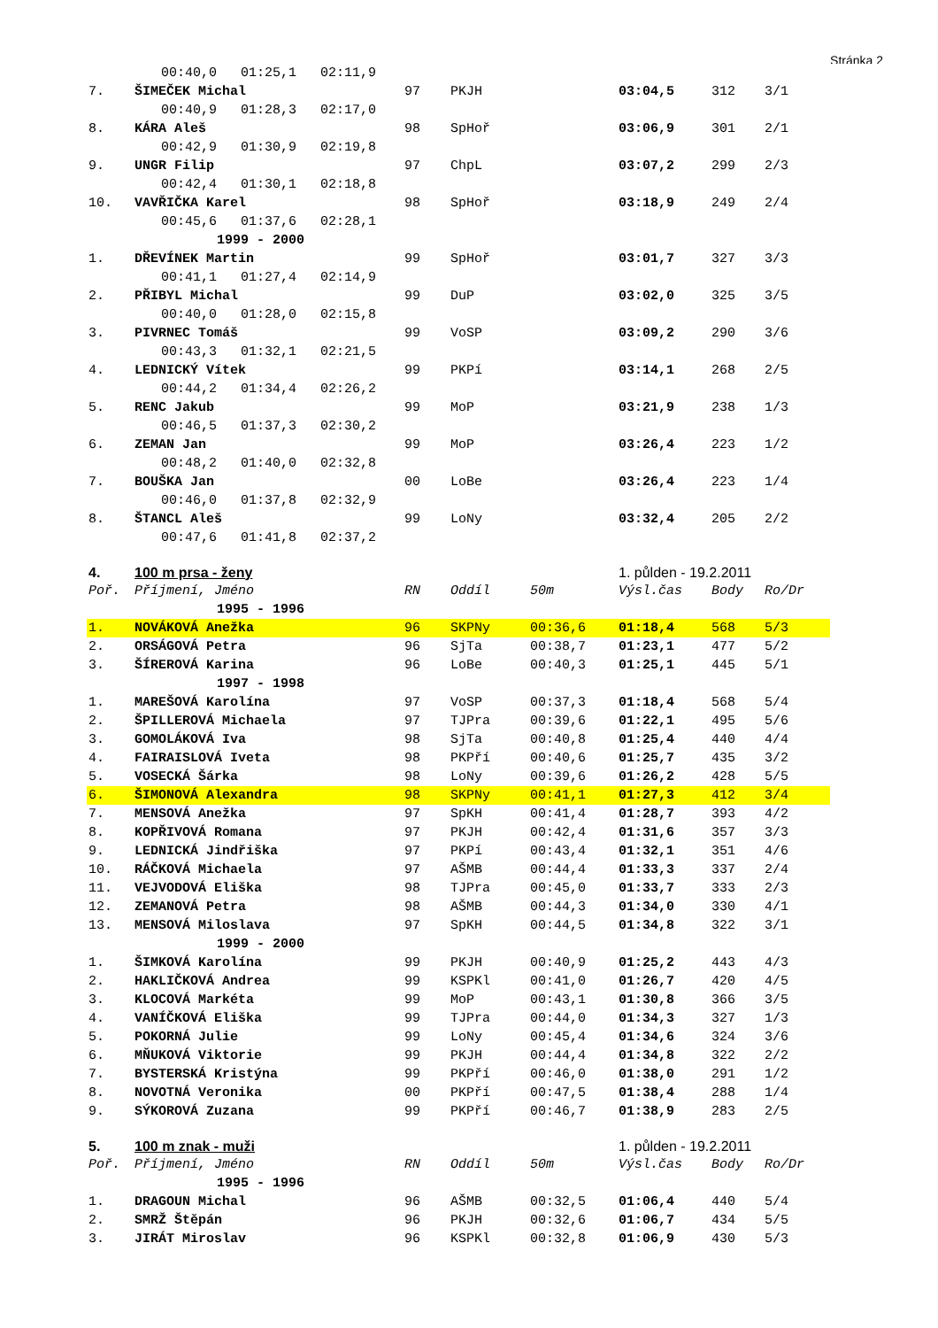Stránka 2
| | 00:40,0 01:25,1 02:11,9 | | | | | | |
| 7. | ŠIMEČEK Michal | 97 | PKJH | | 03:04,5 | 312 | 3/1 |
| | 00:40,9 01:28,3 02:17,0 | | | | | | |
| 8. | KÁRA Aleš | 98 | SpHoř | | 03:06,9 | 301 | 2/1 |
| | 00:42,9 01:30,9 02:19,8 | | | | | | |
| 9. | UNGR Filip | 97 | ChpL | | 03:07,2 | 299 | 2/3 |
| | 00:42,4 01:30,1 02:18,8 | | | | | | |
| 10. | VAVŘIČKA Karel | 98 | SpHoř | | 03:18,9 | 249 | 2/4 |
| | 00:45,6 01:37,6 02:28,1 | | | | | | |
| 1999 - 2000 | | | | | | | |
| 1. | DŘEVÍNEK Martin | 99 | SpHoř | | 03:01,7 | 327 | 3/3 |
| | 00:41,1 01:27,4 02:14,9 | | | | | | |
| 2. | PŘIBYL Michal | 99 | DuP | | 03:02,0 | 325 | 3/5 |
| | 00:40,0 01:28,0 02:15,8 | | | | | | |
| 3. | PIVRNEC Tomáš | 99 | VoSP | | 03:09,2 | 290 | 3/6 |
| | 00:43,3 01:32,1 02:21,5 | | | | | | |
| 4. | LEDNICKÝ Vítek | 99 | PKPí | | 03:14,1 | 268 | 2/5 |
| | 00:44,2 01:34,4 02:26,2 | | | | | | |
| 5. | RENC Jakub | 99 | MoP | | 03:21,9 | 238 | 1/3 |
| | 00:46,5 01:37,3 02:30,2 | | | | | | |
| 6. | ZEMAN Jan | 99 | MoP | | 03:26,4 | 223 | 1/2 |
| | 00:48,2 01:40,0 02:32,8 | | | | | | |
| 7. | BOUŠKA Jan | 00 | LoBe | | 03:26,4 | 223 | 1/4 |
| | 00:46,0 01:37,8 02:32,9 | | | | | | |
| 8. | ŠTANCL Aleš | 99 | LoNy | | 03:32,4 | 205 | 2/2 |
| | 00:47,6 01:41,8 02:37,2 | | | | | | |
| 4. | 100 m prsa - ženy | | | | 1. půlden - 19.2.2011 | | |
| Poř. | Příjmení, Jméno | RN | Oddíl | 50m | Výsl.čas | Body | Ro/Dr |
| 1995 - 1996 | | | | | | | |
| 1. | NOVÁKOVÁ Anežka | 96 | SKPNy | 00:36,6 | 01:18,4 | 568 | 5/3 |
| 2. | ORSÁGOVÁ Petra | 96 | SjTa | 00:38,7 | 01:23,1 | 477 | 5/2 |
| 3. | ŠÍREROVÁ Karina | 96 | LoBe | 00:40,3 | 01:25,1 | 445 | 5/1 |
| 1997 - 1998 | | | | | | | |
| 1. | MAREŠOVÁ Karolína | 97 | VoSP | 00:37,3 | 01:18,4 | 568 | 5/4 |
| 2. | ŠPILLEROVÁ Michaela | 97 | TJPra | 00:39,6 | 01:22,1 | 495 | 5/6 |
| 3. | GOMOLÁKOVÁ Iva | 98 | SjTa | 00:40,8 | 01:25,4 | 440 | 4/4 |
| 4. | FAIRAISLOVÁ Iveta | 98 | PKPří | 00:40,6 | 01:25,7 | 435 | 3/2 |
| 5. | VOSECKÁ Šárka | 98 | LoNy | 00:39,6 | 01:26,2 | 428 | 5/5 |
| 6. | ŠIMONOVÁ Alexandra | 98 | SKPNy | 00:41,1 | 01:27,3 | 412 | 3/4 |
| 7. | MENSOVÁ Anežka | 97 | SpKH | 00:41,4 | 01:28,7 | 393 | 4/2 |
| 8. | KOPŘIVOVÁ Romana | 97 | PKJH | 00:42,4 | 01:31,6 | 357 | 3/3 |
| 9. | LEDNICKÁ Jindřiška | 97 | PKPí | 00:43,4 | 01:32,1 | 351 | 4/6 |
| 10. | RÁČKOVÁ Michaela | 97 | AŠMB | 00:44,4 | 01:33,3 | 337 | 2/4 |
| 11. | VEJVODOVÁ Eliška | 98 | TJPra | 00:45,0 | 01:33,7 | 333 | 2/3 |
| 12. | ZEMANOVÁ Petra | 98 | AŠMB | 00:44,3 | 01:34,0 | 330 | 4/1 |
| 13. | MENSOVÁ Miloslava | 97 | SpKH | 00:44,5 | 01:34,8 | 322 | 3/1 |
| 1999 - 2000 | | | | | | | |
| 1. | ŠIMKOVÁ Karolína | 99 | PKJH | 00:40,9 | 01:25,2 | 443 | 4/3 |
| 2. | HAKLIČKOVÁ Andrea | 99 | KSPKl | 00:41,0 | 01:26,7 | 420 | 4/5 |
| 3. | KLOCOVÁ Markéta | 99 | MoP | 00:43,1 | 01:30,8 | 366 | 3/5 |
| 4. | VANÍČKOVÁ Eliška | 99 | TJPra | 00:44,0 | 01:34,3 | 327 | 1/3 |
| 5. | POKORNÁ Julie | 99 | LoNy | 00:45,4 | 01:34,6 | 324 | 3/6 |
| 6. | MŇUKOVÁ Viktorie | 99 | PKJH | 00:44,4 | 01:34,8 | 322 | 2/2 |
| 7. | BYSTERSKÁ Kristýna | 99 | PKPří | 00:46,0 | 01:38,0 | 291 | 1/2 |
| 8. | NOVOTNÁ Veronika | 00 | PKPří | 00:47,5 | 01:38,4 | 288 | 1/4 |
| 9. | SÝKOROVÁ Zuzana | 99 | PKPří | 00:46,7 | 01:38,9 | 283 | 2/5 |
| 5. | 100 m znak - muži | | | | 1. půlden - 19.2.2011 | | |
| Poř. | Příjmení, Jméno | RN | Oddíl | 50m | Výsl.čas | Body | Ro/Dr |
| 1995 - 1996 | | | | | | | |
| 1. | DRAGOUN Michal | 96 | AŠMB | 00:32,5 | 01:06,4 | 440 | 5/4 |
| 2. | SMRŽ Štěpán | 96 | PKJH | 00:32,6 | 01:06,7 | 434 | 5/5 |
| 3. | JIRÁT Miroslav | 96 | KSPKl | 00:32,8 | 01:06,9 | 430 | 5/3 |